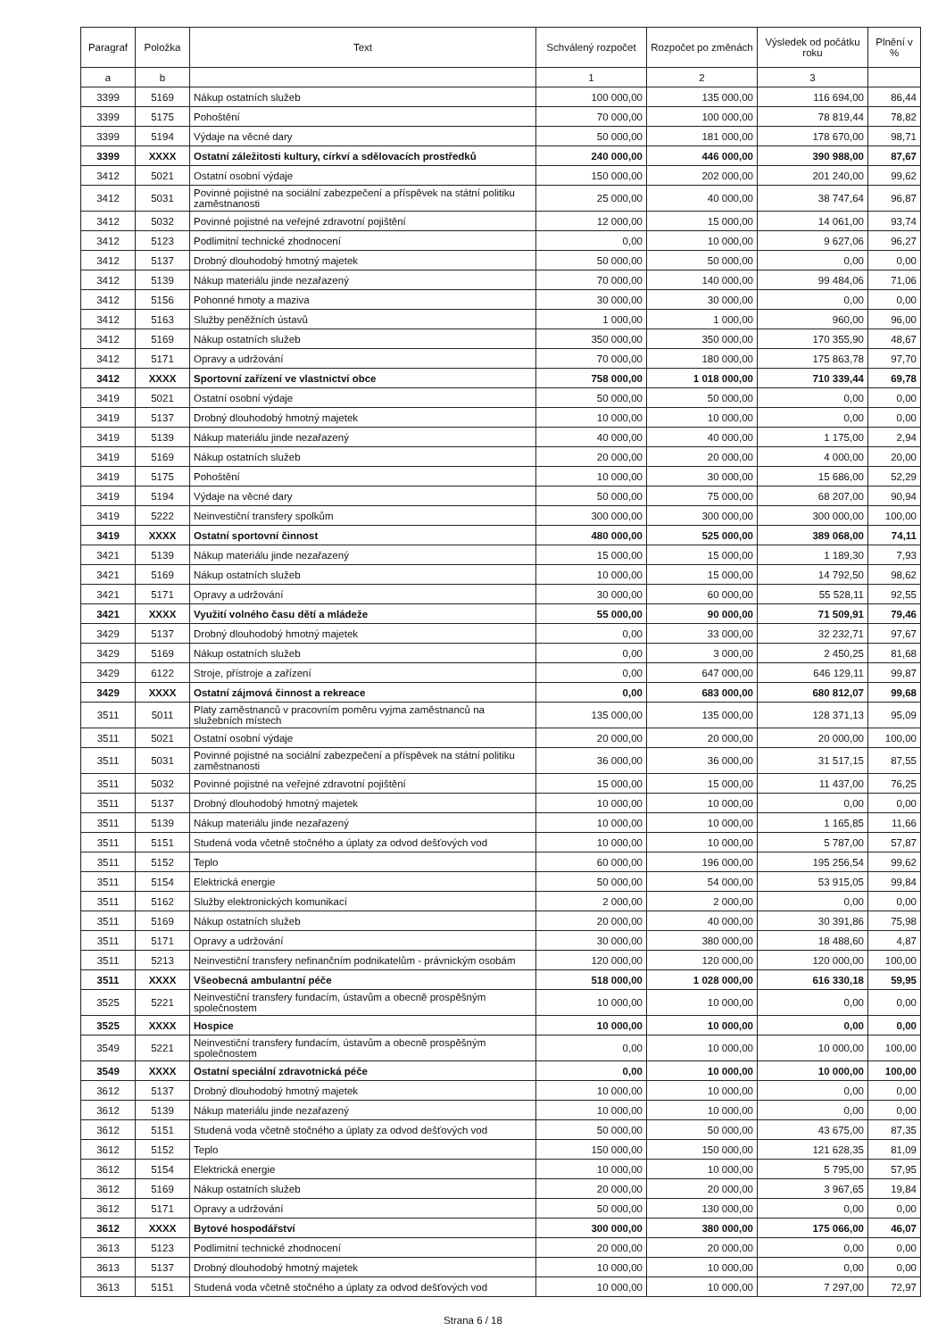| Paragraf | Položka | Text | Schválený rozpočet | Rozpočet po změnách | Výsledek od počátku roku | Plnění v % |
| --- | --- | --- | --- | --- | --- | --- |
| a | b | | 1 | 2 | 3 | |
| 3399 | 5169 | Nákup ostatních služeb | 100 000,00 | 135 000,00 | 116 694,00 | 86,44 |
| 3399 | 5175 | Pohoštění | 70 000,00 | 100 000,00 | 78 819,44 | 78,82 |
| 3399 | 5194 | Výdaje na věcné dary | 50 000,00 | 181 000,00 | 178 670,00 | 98,71 |
| 3399 | XXXX | Ostatní záležitosti kultury, církví a sdělovacích prostředků | 240 000,00 | 446 000,00 | 390 988,00 | 87,67 |
| 3412 | 5021 | Ostatní osobní výdaje | 150 000,00 | 202 000,00 | 201 240,00 | 99,62 |
| 3412 | 5031 | Povinné pojistné na sociální zabezpečení a příspěvek na státní politiku zaměstnanosti | 25 000,00 | 40 000,00 | 38 747,64 | 96,87 |
| 3412 | 5032 | Povinné pojistné na veřejné zdravotní pojištění | 12 000,00 | 15 000,00 | 14 061,00 | 93,74 |
| 3412 | 5123 | Podlimitní technické zhodnocení | 0,00 | 10 000,00 | 9 627,06 | 96,27 |
| 3412 | 5137 | Drobný dlouhodobý hmotný majetek | 50 000,00 | 50 000,00 | 0,00 | 0,00 |
| 3412 | 5139 | Nákup materiálu jinde nezařazený | 70 000,00 | 140 000,00 | 99 484,06 | 71,06 |
| 3412 | 5156 | Pohonné hmoty a maziva | 30 000,00 | 30 000,00 | 0,00 | 0,00 |
| 3412 | 5163 | Služby peněžních ústavů | 1 000,00 | 1 000,00 | 960,00 | 96,00 |
| 3412 | 5169 | Nákup ostatních služeb | 350 000,00 | 350 000,00 | 170 355,90 | 48,67 |
| 3412 | 5171 | Opravy a udržování | 70 000,00 | 180 000,00 | 175 863,78 | 97,70 |
| 3412 | XXXX | Sportovní zařízení ve vlastnictví obce | 758 000,00 | 1 018 000,00 | 710 339,44 | 69,78 |
| 3419 | 5021 | Ostatní osobní výdaje | 50 000,00 | 50 000,00 | 0,00 | 0,00 |
| 3419 | 5137 | Drobný dlouhodobý hmotný majetek | 10 000,00 | 10 000,00 | 0,00 | 0,00 |
| 3419 | 5139 | Nákup materiálu jinde nezařazený | 40 000,00 | 40 000,00 | 1 175,00 | 2,94 |
| 3419 | 5169 | Nákup ostatních služeb | 20 000,00 | 20 000,00 | 4 000,00 | 20,00 |
| 3419 | 5175 | Pohoštění | 10 000,00 | 30 000,00 | 15 686,00 | 52,29 |
| 3419 | 5194 | Výdaje na věcné dary | 50 000,00 | 75 000,00 | 68 207,00 | 90,94 |
| 3419 | 5222 | Neinvestiční transfery spolkům | 300 000,00 | 300 000,00 | 300 000,00 | 100,00 |
| 3419 | XXXX | Ostatní sportovní činnost | 480 000,00 | 525 000,00 | 389 068,00 | 74,11 |
| 3421 | 5139 | Nákup materiálu jinde nezařazený | 15 000,00 | 15 000,00 | 1 189,30 | 7,93 |
| 3421 | 5169 | Nákup ostatních služeb | 10 000,00 | 15 000,00 | 14 792,50 | 98,62 |
| 3421 | 5171 | Opravy a udržování | 30 000,00 | 60 000,00 | 55 528,11 | 92,55 |
| 3421 | XXXX | Využití volného času dětí a mládeže | 55 000,00 | 90 000,00 | 71 509,91 | 79,46 |
| 3429 | 5137 | Drobný dlouhodobý hmotný majetek | 0,00 | 33 000,00 | 32 232,71 | 97,67 |
| 3429 | 5169 | Nákup ostatních služeb | 0,00 | 3 000,00 | 2 450,25 | 81,68 |
| 3429 | 6122 | Stroje, přístroje a zařízení | 0,00 | 647 000,00 | 646 129,11 | 99,87 |
| 3429 | XXXX | Ostatní zájmová činnost a rekreace | 0,00 | 683 000,00 | 680 812,07 | 99,68 |
| 3511 | 5011 | Platy zaměstnanců v pracovním poměru vyjma zaměstnanců na služebních místech | 135 000,00 | 135 000,00 | 128 371,13 | 95,09 |
| 3511 | 5021 | Ostatní osobní výdaje | 20 000,00 | 20 000,00 | 20 000,00 | 100,00 |
| 3511 | 5031 | Povinné pojistné na sociální zabezpečení a příspěvek na státní politiku zaměstnanosti | 36 000,00 | 36 000,00 | 31 517,15 | 87,55 |
| 3511 | 5032 | Povinné pojistné na veřejné zdravotní pojištění | 15 000,00 | 15 000,00 | 11 437,00 | 76,25 |
| 3511 | 5137 | Drobný dlouhodobý hmotný majetek | 10 000,00 | 10 000,00 | 0,00 | 0,00 |
| 3511 | 5139 | Nákup materiálu jinde nezařazený | 10 000,00 | 10 000,00 | 1 165,85 | 11,66 |
| 3511 | 5151 | Studená voda včetně stočného a úplaty za odvod dešťových vod | 10 000,00 | 10 000,00 | 5 787,00 | 57,87 |
| 3511 | 5152 | Teplo | 60 000,00 | 196 000,00 | 195 256,54 | 99,62 |
| 3511 | 5154 | Elektrická energie | 50 000,00 | 54 000,00 | 53 915,05 | 99,84 |
| 3511 | 5162 | Služby elektronických komunikací | 2 000,00 | 2 000,00 | 0,00 | 0,00 |
| 3511 | 5169 | Nákup ostatních služeb | 20 000,00 | 40 000,00 | 30 391,86 | 75,98 |
| 3511 | 5171 | Opravy a udržování | 30 000,00 | 380 000,00 | 18 488,60 | 4,87 |
| 3511 | 5213 | Neinvestiční transfery nefinančním podnikatelům - právnickým osobám | 120 000,00 | 120 000,00 | 120 000,00 | 100,00 |
| 3511 | XXXX | Všeobecná ambulantní péče | 518 000,00 | 1 028 000,00 | 616 330,18 | 59,95 |
| 3525 | 5221 | Neinvestiční transfery fundacím, ústavům a obecně prospěšným společnostem | 10 000,00 | 10 000,00 | 0,00 | 0,00 |
| 3525 | XXXX | Hospice | 10 000,00 | 10 000,00 | 0,00 | 0,00 |
| 3549 | 5221 | Neinvestiční transfery fundacím, ústavům a obecně prospěšným společnostem | 0,00 | 10 000,00 | 10 000,00 | 100,00 |
| 3549 | XXXX | Ostatní speciální zdravotnická péče | 0,00 | 10 000,00 | 10 000,00 | 100,00 |
| 3612 | 5137 | Drobný dlouhodobý hmotný majetek | 10 000,00 | 10 000,00 | 0,00 | 0,00 |
| 3612 | 5139 | Nákup materiálu jinde nezařazený | 10 000,00 | 10 000,00 | 0,00 | 0,00 |
| 3612 | 5151 | Studená voda včetně stočného a úplaty za odvod dešťových vod | 50 000,00 | 50 000,00 | 43 675,00 | 87,35 |
| 3612 | 5152 | Teplo | 150 000,00 | 150 000,00 | 121 628,35 | 81,09 |
| 3612 | 5154 | Elektrická energie | 10 000,00 | 10 000,00 | 5 795,00 | 57,95 |
| 3612 | 5169 | Nákup ostatních služeb | 20 000,00 | 20 000,00 | 3 967,65 | 19,84 |
| 3612 | 5171 | Opravy a udržování | 50 000,00 | 130 000,00 | 0,00 | 0,00 |
| 3612 | XXXX | Bytové hospodářství | 300 000,00 | 380 000,00 | 175 066,00 | 46,07 |
| 3613 | 5123 | Podlimitní technické zhodnocení | 20 000,00 | 20 000,00 | 0,00 | 0,00 |
| 3613 | 5137 | Drobný dlouhodobý hmotný majetek | 10 000,00 | 10 000,00 | 0,00 | 0,00 |
| 3613 | 5151 | Studená voda včetně stočného a úplaty za odvod dešťových vod | 10 000,00 | 10 000,00 | 7 297,00 | 72,97 |
Strana 6 / 18